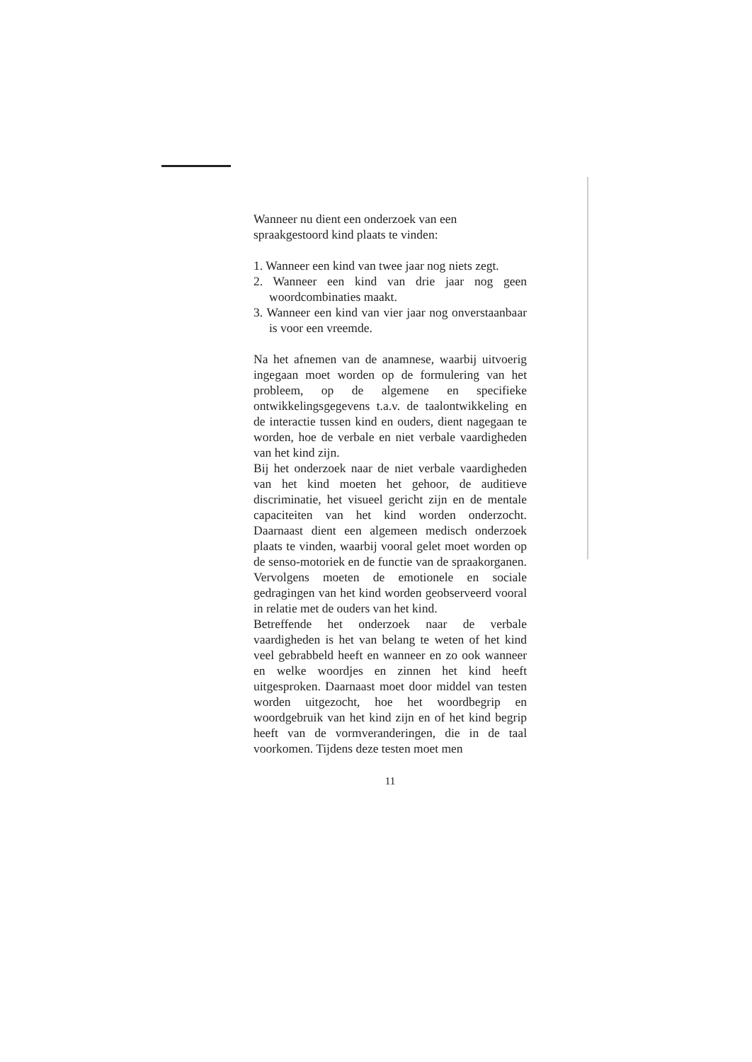Wanneer nu dient een onderzoek van een spraakgestoord kind plaats te vinden:
1. Wanneer een kind van twee jaar nog niets zegt.
2. Wanneer een kind van drie jaar nog geen woordcombinaties maakt.
3. Wanneer een kind van vier jaar nog onverstaanbaar is voor een vreemde.
Na het afnemen van de anamnese, waarbij uitvoerig ingegaan moet worden op de formulering van het probleem, op de algemene en specifieke ontwikkelingsgegevens t.a.v. de taalontwikkeling en de interactie tussen kind en ouders, dient nagegaan te worden, hoe de verbale en niet verbale vaardigheden van het kind zijn.
Bij het onderzoek naar de niet verbale vaardigheden van het kind moeten het gehoor, de auditieve discriminatie, het visueel gericht zijn en de mentale capaciteiten van het kind worden onderzocht. Daarnaast dient een algemeen medisch onderzoek plaats te vinden, waarbij vooral gelet moet worden op de senso-motoriek en de functie van de spraakorganen. Vervolgens moeten de emotionele en sociale gedragingen van het kind worden geobserveerd vooral in relatie met de ouders van het kind.
Betreffende het onderzoek naar de verbale vaardigheden is het van belang te weten of het kind veel gebrabbeld heeft en wanneer en zo ook wanneer en welke woordjes en zinnen het kind heeft uitgesproken. Daarnaast moet door middel van testen worden uitgezocht, hoe het woordbegrip en woordgebruik van het kind zijn en of het kind begrip heeft van de vormveranderingen, die in de taal voorkomen. Tijdens deze testen moet men
11